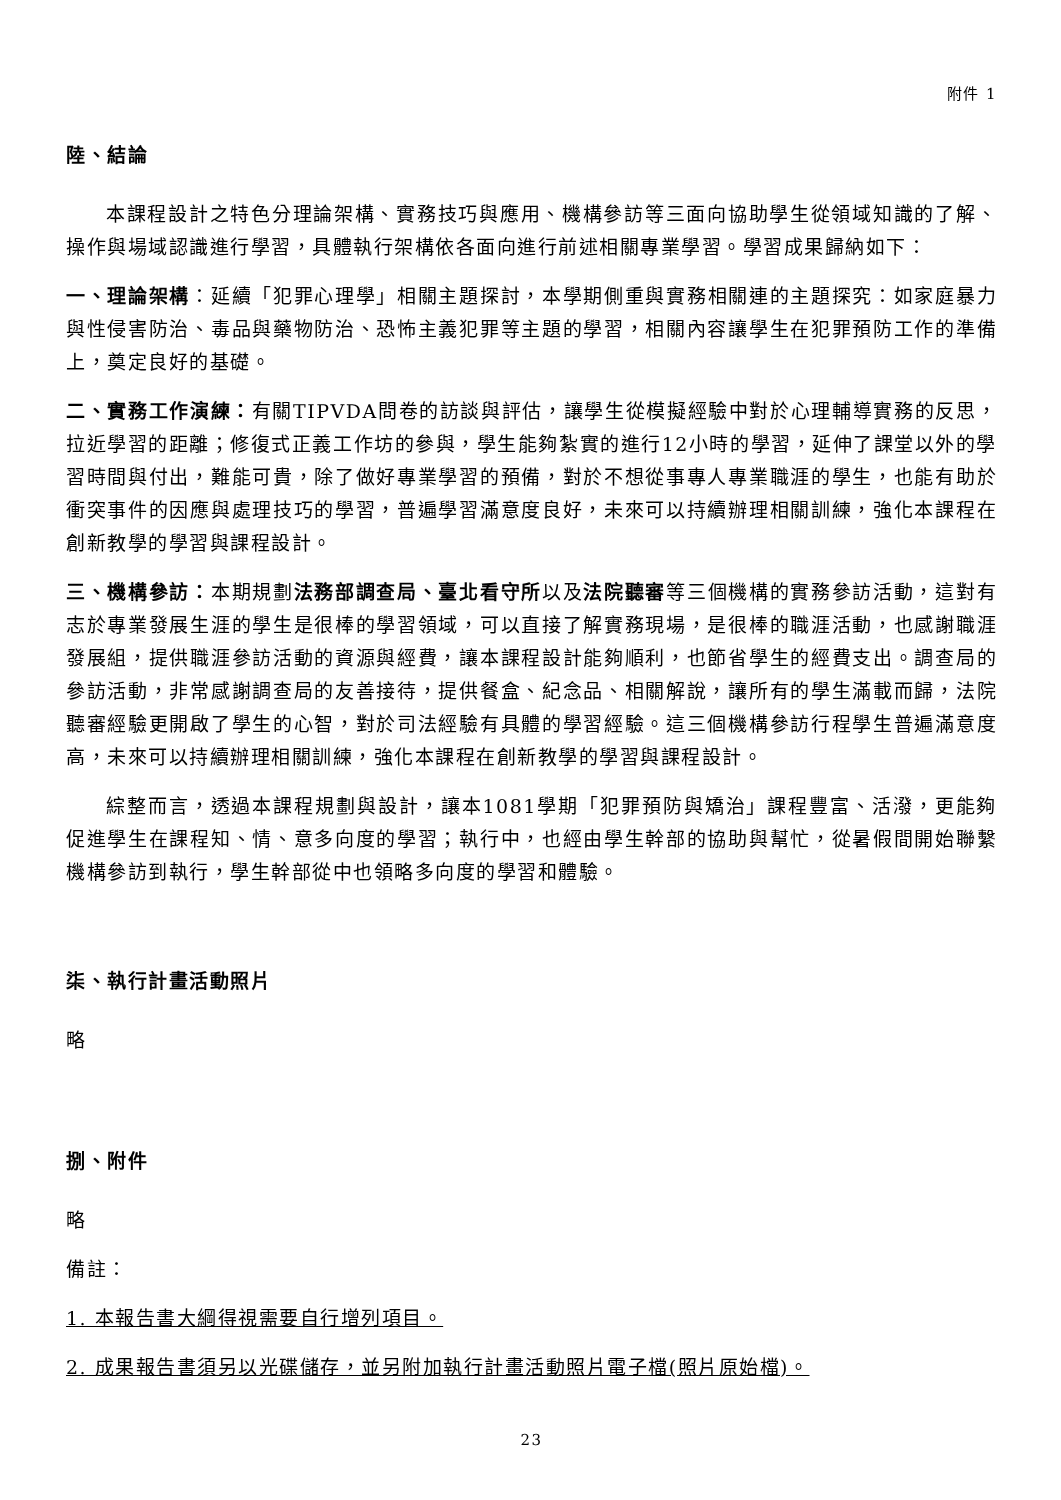附件 1
陸、結論
本課程設計之特色分理論架構、實務技巧與應用、機構參訪等三面向協助學生從領域知識的了解、操作與場域認識進行學習，具體執行架構依各面向進行前述相關專業學習。學習成果歸納如下：
一、理論架構：延續「犯罪心理學」相關主題探討，本學期側重與實務相關連的主題探究：如家庭暴力與性侵害防治、毒品與藥物防治、恐怖主義犯罪等主題的學習，相關內容讓學生在犯罪預防工作的準備上，奠定良好的基礎。
二、實務工作演練：有關TIPVDA問卷的訪談與評估，讓學生從模擬經驗中對於心理輔導實務的反思，拉近學習的距離；修復式正義工作坊的參與，學生能夠紮實的進行12小時的學習，延伸了課堂以外的學習時間與付出，難能可貴，除了做好專業學習的預備，對於不想從事專人專業職涯的學生，也能有助於衝突事件的因應與處理技巧的學習，普遍學習滿意度良好，未來可以持續辦理相關訓練，強化本課程在創新教學的學習與課程設計。
三、機構參訪：本期規劃法務部調查局、臺北看守所以及法院聽審等三個機構的實務參訪活動，這對有志於專業發展生涯的學生是很棒的學習領域，可以直接了解實務現場，是很棒的職涯活動，也感謝職涯發展組，提供職涯參訪活動的資源與經費，讓本課程設計能夠順利，也節省學生的經費支出。調查局的參訪活動，非常感謝調查局的友善接待，提供餐盒、紀念品、相關解說，讓所有的學生滿載而歸，法院聽審經驗更開啟了學生的心智，對於司法經驗有具體的學習經驗。這三個機構參訪行程學生普遍滿意度高，未來可以持續辦理相關訓練，強化本課程在創新教學的學習與課程設計。
綜整而言，透過本課程規劃與設計，讓本1081學期「犯罪預防與矯治」課程豐富、活潑，更能夠促進學生在課程知、情、意多向度的學習；執行中，也經由學生幹部的協助與幫忙，從暑假間開始聯繫機構參訪到執行，學生幹部從中也領略多向度的學習和體驗。
柒、執行計畫活動照片
略
捌、附件
略
備註：
1. 本報告書大綱得視需要自行增列項目。
2. 成果報告書須另以光碟儲存，並另附加執行計畫活動照片電子檔(照片原始檔)。
23